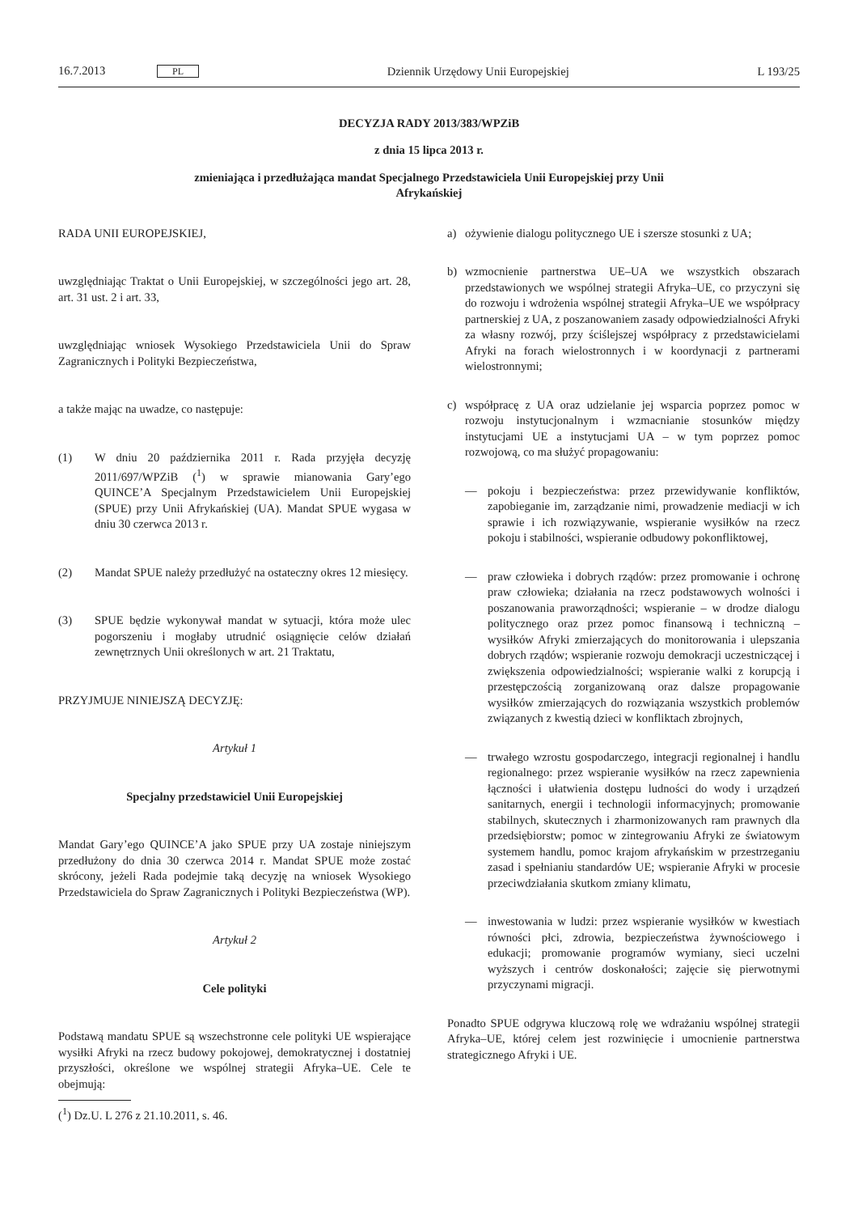16.7.2013 PL Dziennik Urzędowy Unii Europejskiej L 193/25
DECYZJA RADY 2013/383/WPZiB
z dnia 15 lipca 2013 r.
zmieniająca i przedłużająca mandat Specjalnego Przedstawiciela Unii Europejskiej przy Unii
Afrykańskiej
RADA UNII EUROPEJSKIEJ,
uwzględniając Traktat o Unii Europejskiej, w szczególności jego art. 28, art. 31 ust. 2 i art. 33,
uwzględniając wniosek Wysokiego Przedstawiciela Unii do Spraw Zagranicznych i Polityki Bezpieczeństwa,
a także mając na uwadze, co następuje:
(1) W dniu 20 października 2011 r. Rada przyjęła decyzję 2011/697/WPZiB (<sup>1</sup>) w sprawie mianowania Gary’ego QUINCE’A Specjalnym Przedstawicielem Unii Europejskiej (SPUE) przy Unii Afrykańskiej (UA). Mandat SPUE wygasa w dniu 30 czerwca 2013 r.
(2) Mandat SPUE należy przedłużyć na ostateczny okres 12 miesięcy.
(3) SPUE będzie wykonywał mandat w sytuacji, która może ulec pogorszeniu i mogłaby utrudnić osiągnięcie celów działań zewnętrznych Unii określonych w art. 21 Traktatu,
PRZYJMUJE NINIEJSZĄ DECYZJĘ:
Artykuł 1
Specjalny przedstawiciel Unii Europejskiej
Mandat Gary’ego QUINCE’A jako SPUE przy UA zostaje niniejszym przedłużony do dnia 30 czerwca 2014 r. Mandat SPUE może zostać skrócony, jeżeli Rada podejmie taką decyzję na wniosek Wysokiego Przedstawiciela do Spraw Zagranicznych i Polityki Bezpieczeństwa (WP).
Artykuł 2
Cele polityki
Podstawą mandatu SPUE są wszechstronne cele polityki UE wspierające wysiłki Afryki na rzecz budowy pokojowej, demokratycznej i dostatniej przyszłości, określone we wspólnej strategii Afryka–UE. Cele te obejmują:
(<sup>1</sup>) Dz.U. L 276 z 21.10.2011, s. 46.
a) ożywienie dialogu politycznego UE i szersze stosunki z UA;
b) wzmocnienie partnerstwa UE–UA we wszystkich obszarach przedstawionych we wspólnej strategii Afryka–UE, co przyczyni się do rozwoju i wdrożenia wspólnej strategii Afryka–UE we współpracy partnerskiej z UA, z poszanowaniem zasady odpowiedzialności Afryki za własny rozwój, przy ściślejszej współpracy z przedstawicielami Afryki na forach wielostronnych i w koordynacji z partnerami wielostronnymi;
c) współpracę z UA oraz udzielanie jej wsparcia poprzez pomoc w rozwoju instytucjonalnym i wzmacnianie stosunków między instytucjami UE a instytucjami UA – w tym poprzez pomoc rozwojową, co ma służyć propagowaniu:
— pokoju i bezpieczeństwa: przez przewidywanie konfliktów, zapobieganie im, zarządzanie nimi, prowadzenie mediacji w ich sprawie i ich rozwiązywanie, wspieranie wysiłków na rzecz pokoju i stabilności, wspieranie odbudowy pokonfliktowej,
— praw człowieka i dobrych rządów: przez promowanie i ochronę praw człowieka; działania na rzecz podstawowych wolności i poszanowania praworządności; wspieranie – w drodze dialogu politycznego oraz przez pomoc finansową i techniczną – wysiłków Afryki zmierzających do monitorowania i ulepszania dobrych rządów; wspieranie rozwoju demokracji uczestniczącej i zwiększenia odpowiedzialności; wspieranie walki z korupcją i przestępczością zorganizowaną oraz dalsze propagowanie wysiłków zmierzających do rozwiązania wszystkich problemów związanych z kwestią dzieci w konfliktach zbrojnych,
— trwałego wzrostu gospodarczego, integracji regionalnej i handlu regionalnego: przez wspieranie wysiłków na rzecz zapewnienia łączności i ułatwienia dostępu ludności do wody i urządzeń sanitarnych, energii i technologii informacyjnych; promowanie stabilnych, skutecznych i zharmonizowanych ram prawnych dla przedsiębiorstw; pomoc w zintegrowaniu Afryki ze światowym systemem handlu, pomoc krajom afrykańskim w przestrzeganiu zasad i spełnianiu standardów UE; wspieranie Afryki w procesie przeciwdziałania skutkom zmiany klimatu,
— inwestowania w ludzi: przez wspieranie wysiłków w kwestiach równości płci, zdrowia, bezpieczeństwa żywnościowego i edukacji; promowanie programów wymiany, sieci uczelni wyższych i centrów doskonałości; zajęcie się pierwotnymi przyczynami migracji.
Ponadto SPUE odgrywa kluczową rolę we wdrażaniu wspólnej strategii Afryka–UE, której celem jest rozwinięcie i umocnienie partnerstwa strategicznego Afryki i UE.